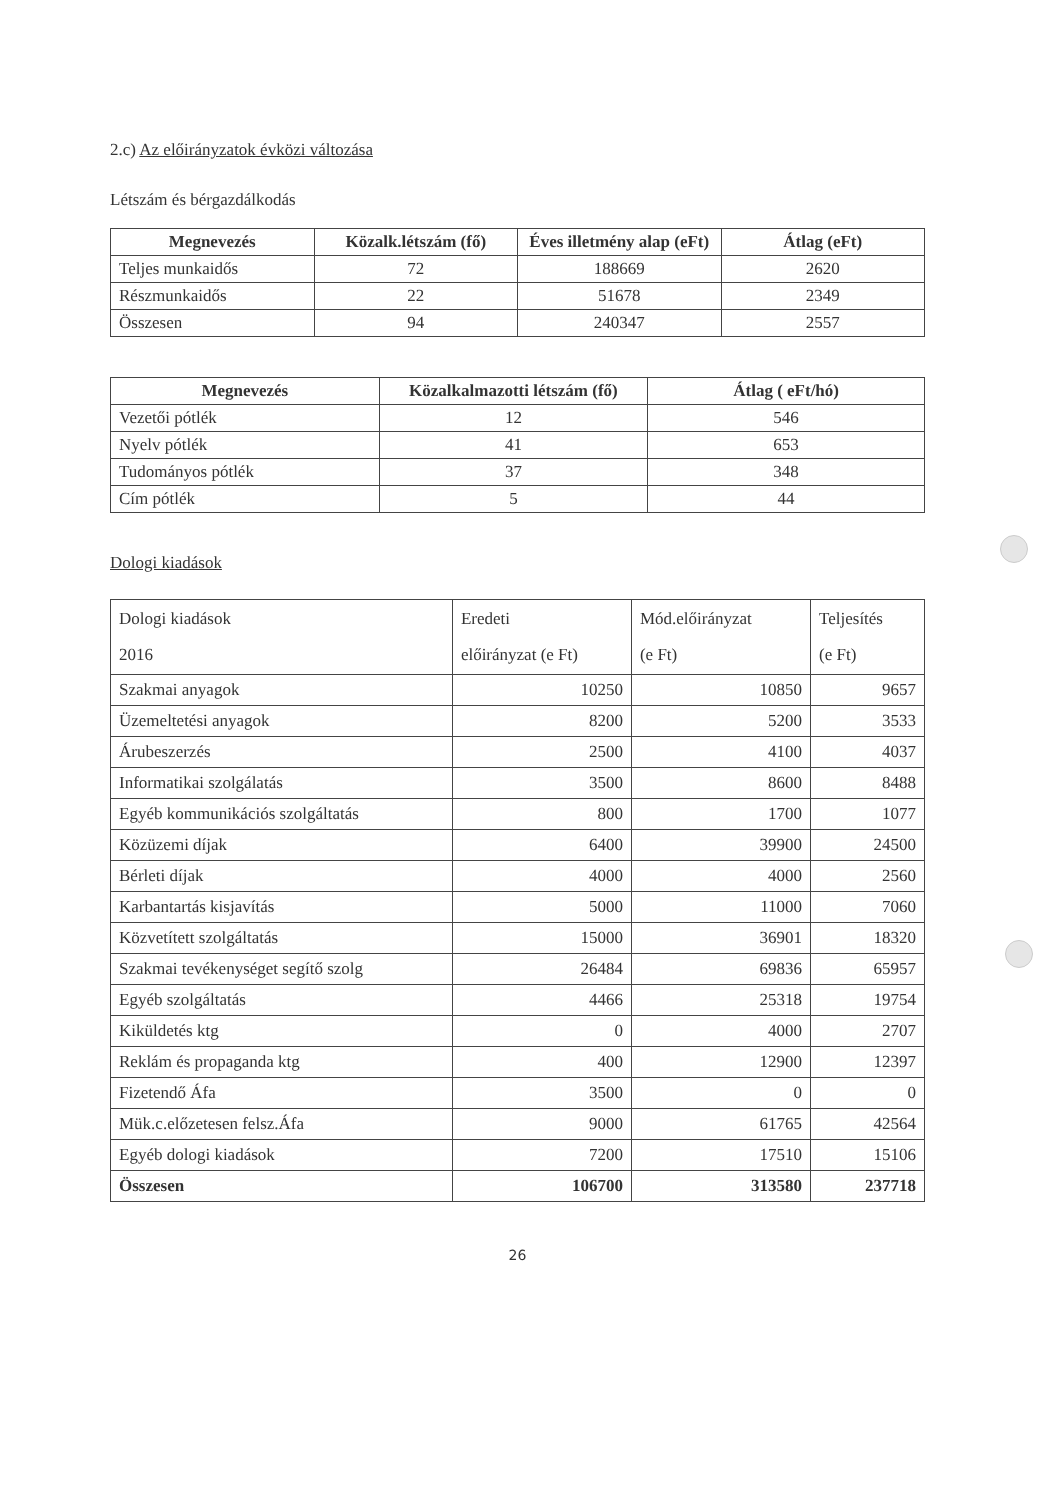2.c) Az előirányzatok évközi változása
Létszám és bérgazdálkodás
| Megnevezés | Közalk.létszám (fő) | Éves illetmény alap (eFt) | Átlag (eFt) |
| --- | --- | --- | --- |
| Teljes munkaidős | 72 | 188669 | 2620 |
| Részmunkaidős | 22 | 51678 | 2349 |
| Összesen | 94 | 240347 | 2557 |
| Megnevezés | Közalkalmazotti létszám (fő) | Átlag ( eFt/hó) |
| --- | --- | --- |
| Vezetői pótlék | 12 | 546 |
| Nyelv pótlék | 41 | 653 |
| Tudományos pótlék | 37 | 348 |
| Cím pótlék | 5 | 44 |
Dologi kiadások
| Dologi kiadások 2016 | Eredeti előirányzat (e Ft) | Mód.előirányzat (e Ft) | Teljesítés (e Ft) |
| Szakmai anyagok | 10250 | 10850 | 9657 |
| Üzemeltetési anyagok | 8200 | 5200 | 3533 |
| Árubeszerzés | 2500 | 4100 | 4037 |
| Informatikai szolgálatás | 3500 | 8600 | 8488 |
| Egyéb kommunikációs szolgáltatás | 800 | 1700 | 1077 |
| Közüzemi díjak | 6400 | 39900 | 24500 |
| Bérleti díjak | 4000 | 4000 | 2560 |
| Karbantartás kisjavítás | 5000 | 11000 | 7060 |
| Közvetített szolgáltatás | 15000 | 36901 | 18320 |
| Szakmai tevékenységet segítő szolg | 26484 | 69836 | 65957 |
| Egyéb szolgáltatás | 4466 | 25318 | 19754 |
| Kiküldetés ktg | 0 | 4000 | 2707 |
| Reklám és propaganda ktg | 400 | 12900 | 12397 |
| Fizetendő Áfa | 3500 | 0 | 0 |
| Mük.c.előzetesen felsz.Áfa | 9000 | 61765 | 42564 |
| Egyéb dologi kiadások | 7200 | 17510 | 15106 |
| Összesen | 106700 | 313580 | 237718 |
26